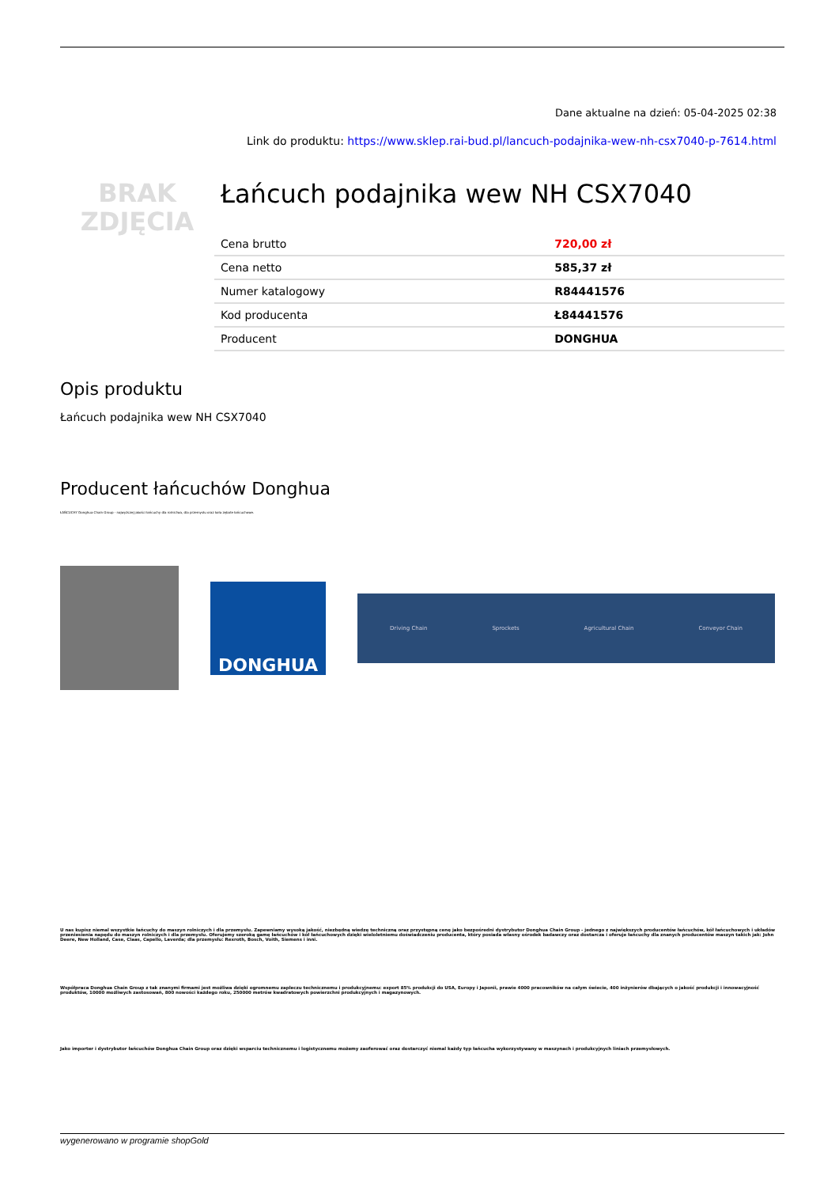Dane aktualne na dzień: 05-04-2025 02:38
Link do produktu: https://www.sklep.rai-bud.pl/lancuch-podajnika-wew-nh-csx7040-p-7614.html
BRAK
ZDJĘCIA
Łańcuch podajnika wew NH CSX7040
| Cena brutto | 720,00 zł |
| Cena netto | 585,37 zł |
| Numer katalogowy | R84441576 |
| Kod producenta | Ł84441576 |
| Producent | DONGHUA |
Opis produktu
Łańcuch podajnika wew NH CSX7040
Producent łańcuchów Donghua
ŁAŃCUCHY Donghua Chain Group - najwyższej jakości łańcuchy dla rolnictwa, dla przemysłu oraz koła zębate łańcuchowe.
DONGHUA
Driving Chain Sprockets Agricultural Chain Conveyor Chain
U nas kupisz niemal wszystkie łańcuchy do maszyn rolniczych i dla przemysłu. Zapewniamy wysoką jakość, niezbędną wiedzę techniczną oraz przystępną cenę jako bezpośredni dystrybutor Donghua Chain Group - jednego z największych producentów łańcuchów, kół łańcuchowych i układów przeniesienia napędu do maszyn rolniczych i dla przemysłu. Oferujemy szeroką gamę łańcuchów i kół łańcuchowych dzięki wieloletniemu doświadczeniu producenta, który posiada własny ośrodek badawczy oraz dostarcza i oferuje łańcuchy dla znanych producentów maszyn takich jak: John Deere, New Holland, Case, Claas, Capello, Laverda; dla przemysłu: Rexroth, Bosch, Voith, Siemens i inni.
Współpraca Donghua Chain Group z tak znanymi firmami jest możliwa dzięki ogromnemu zapleczu technicznemu i produkcyjnemu: export 85% produkcji do USA, Europy i Japonii, prawie 4000 pracowników na całym świecie, 400 inżynierów dbających o jakość produkcji i innowacyjność produktów, 10000 możliwych zastosowań, 800 nowości każdego roku, 250000 metrów kwadratowych powierzchni produkcyjnych i magazynowych.
Jako importer i dystrybutor łańcuchów Donghua Chain Group oraz dzięki wsparciu technicznemu i logistycznemu możemy zaoferować oraz dostarczyć niemal każdy typ łańcucha wykorzystywany w maszynach i produkcyjnych liniach przemysłowych.
wygenerowano w programie shopGold